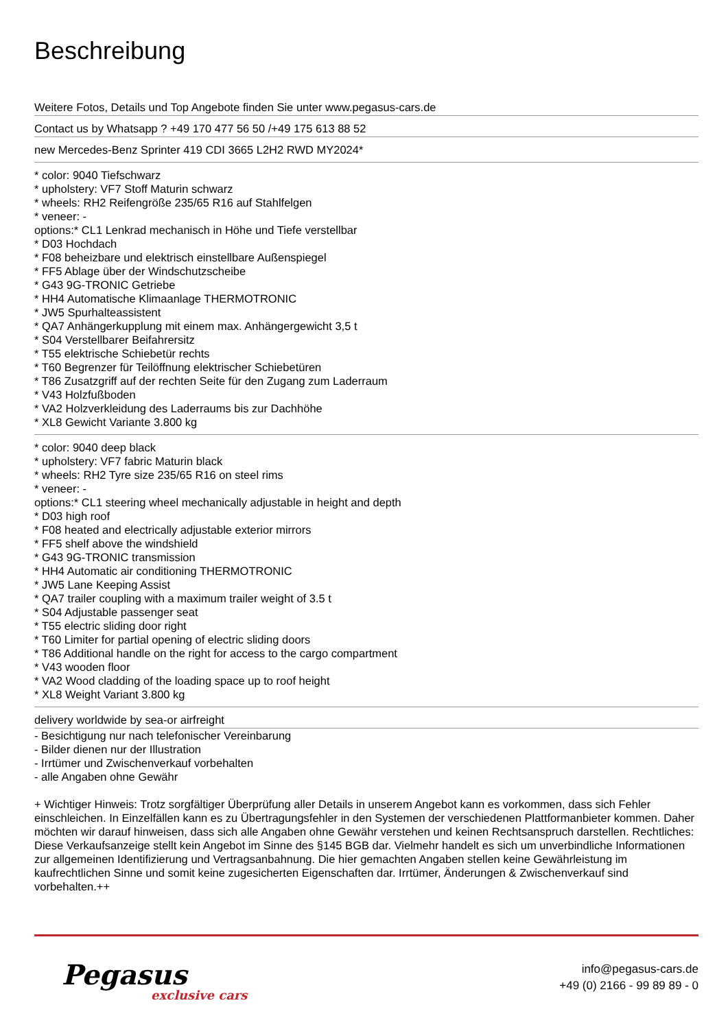Beschreibung
Weitere Fotos, Details und Top Angebote finden Sie unter www.pegasus-cars.de
Contact us by Whatsapp ? +49 170 477 56 50 /+49 175 613 88 52
new Mercedes-Benz Sprinter 419 CDI 3665 L2H2 RWD MY2024*
* color: 9040 Tiefschwarz
* upholstery: VF7 Stoff Maturin schwarz
* wheels: RH2 Reifengröße 235/65 R16 auf Stahlfelgen
* veneer: -
options:* CL1 Lenkrad mechanisch in Höhe und Tiefe verstellbar
* D03 Hochdach
* F08 beheizbare und elektrisch einstellbare Außenspiegel
* FF5 Ablage über der Windschutzscheibe
* G43 9G-TRONIC Getriebe
* HH4 Automatische Klimaanlage THERMOTRONIC
* JW5 Spurhalteassistent
* QA7 Anhängerkupplung mit einem max. Anhängergewicht 3,5 t
* S04 Verstellbarer Beifahrersitz
* T55 elektrische Schiebetür rechts
* T60 Begrenzer für Teilöffnung elektrischer Schiebetüren
* T86 Zusatzgriff auf der rechten Seite für den Zugang zum Laderraum
* V43 Holzfußboden
* VA2 Holzverkleidung des Laderraums bis zur Dachhöhe
* XL8 Gewicht Variante 3.800 kg
* color: 9040 deep black
* upholstery: VF7 fabric Maturin black
* wheels: RH2 Tyre size 235/65 R16 on steel rims
* veneer: -
options:* CL1 steering wheel mechanically adjustable in height and depth
* D03 high roof
* F08 heated and electrically adjustable exterior mirrors
* FF5 shelf above the windshield
* G43 9G-TRONIC transmission
* HH4 Automatic air conditioning THERMOTRONIC
* JW5 Lane Keeping Assist
* QA7 trailer coupling with a maximum trailer weight of 3.5 t
* S04 Adjustable passenger seat
* T55 electric sliding door right
* T60 Limiter for partial opening of electric sliding doors
* T86 Additional handle on the right for access to the cargo compartment
* V43 wooden floor
* VA2 Wood cladding of the loading space up to roof height
* XL8 Weight Variant 3.800 kg
delivery worldwide by sea-or airfreight
- Besichtigung nur nach telefonischer Vereinbarung
- Bilder dienen nur der Illustration
- Irrtümer und Zwischenverkauf vorbehalten
- alle Angaben ohne Gewähr
+ Wichtiger Hinweis: Trotz sorgfältiger Überprüfung aller Details in unserem Angebot kann es vorkommen, dass sich Fehler einschleichen. In Einzelfällen kann es zu Übertragungsfehler in den Systemen der verschiedenen Plattformanbieter kommen. Daher möchten wir darauf hinweisen, dass sich alle Angaben ohne Gewähr verstehen und keinen Rechtsanspruch darstellen. Rechtliches: Diese Verkaufsanzeige stellt kein Angebot im Sinne des §145 BGB dar. Vielmehr handelt es sich um unverbindliche Informationen zur allgemeinen Identifizierung und Vertragsanbahnung. Die hier gemachten Angaben stellen keine Gewährleistung im kaufrechtlichen Sinne und somit keine zugesicherten Eigenschaften dar. Irrtümer, Änderungen & Zwischenverkauf sind vorbehalten.++
Pegasus
exclusive cars
info@pegasus-cars.de
+49 (0) 2166 - 99 89 89 - 0